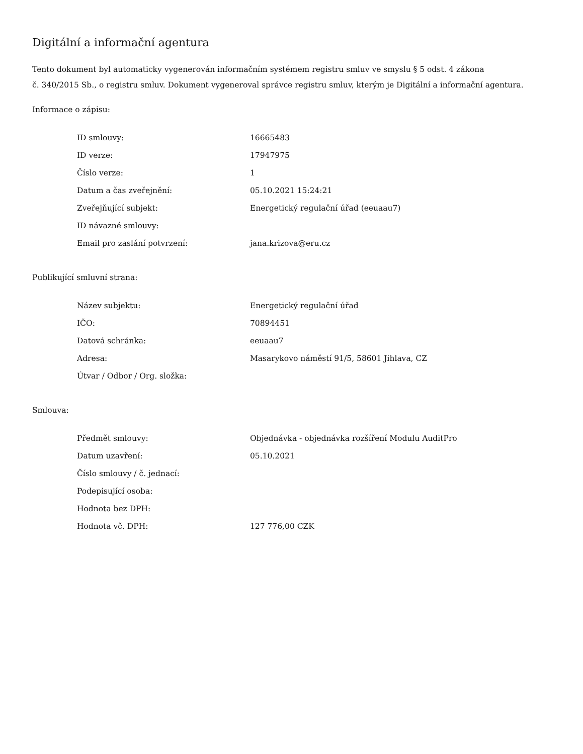Digitální a informační agentura
Tento dokument byl automaticky vygenerován informačním systémem registru smluv ve smyslu § 5 odst. 4 zákona
č. 340/2015 Sb., o registru smluv. Dokument vygeneroval správce registru smluv, kterým je Digitální a informační agentura.
Informace o zápisu:
| ID smlouvy: | 16665483 |
| ID verze: | 17947975 |
| Číslo verze: | 1 |
| Datum a čas zveřejnění: | 05.10.2021 15:24:21 |
| Zveřejňující subjekt: | Energetický regulační úřad (eeuaau7) |
| ID návazné smlouvy: | |
| Email pro zaslání potvrzení: | jana.krizova@eru.cz |
Publikující smluvní strana:
| Název subjektu: | Energetický regulační úřad |
| IČO: | 70894451 |
| Datová schránka: | eeuaau7 |
| Adresa: | Masarykovo náměstí 91/5, 58601 Jihlava, CZ |
| Útvar / Odbor / Org. složka: | |
Smlouva:
| Předmět smlouvy: | Objednávka - objednávka rozšíření Modulu AuditPro |
| Datum uzavření: | 05.10.2021 |
| Číslo smlouvy / č. jednací: | |
| Podepisující osoba: | |
| Hodnota bez DPH: | |
| Hodnota vč. DPH: | 127 776,00 CZK |